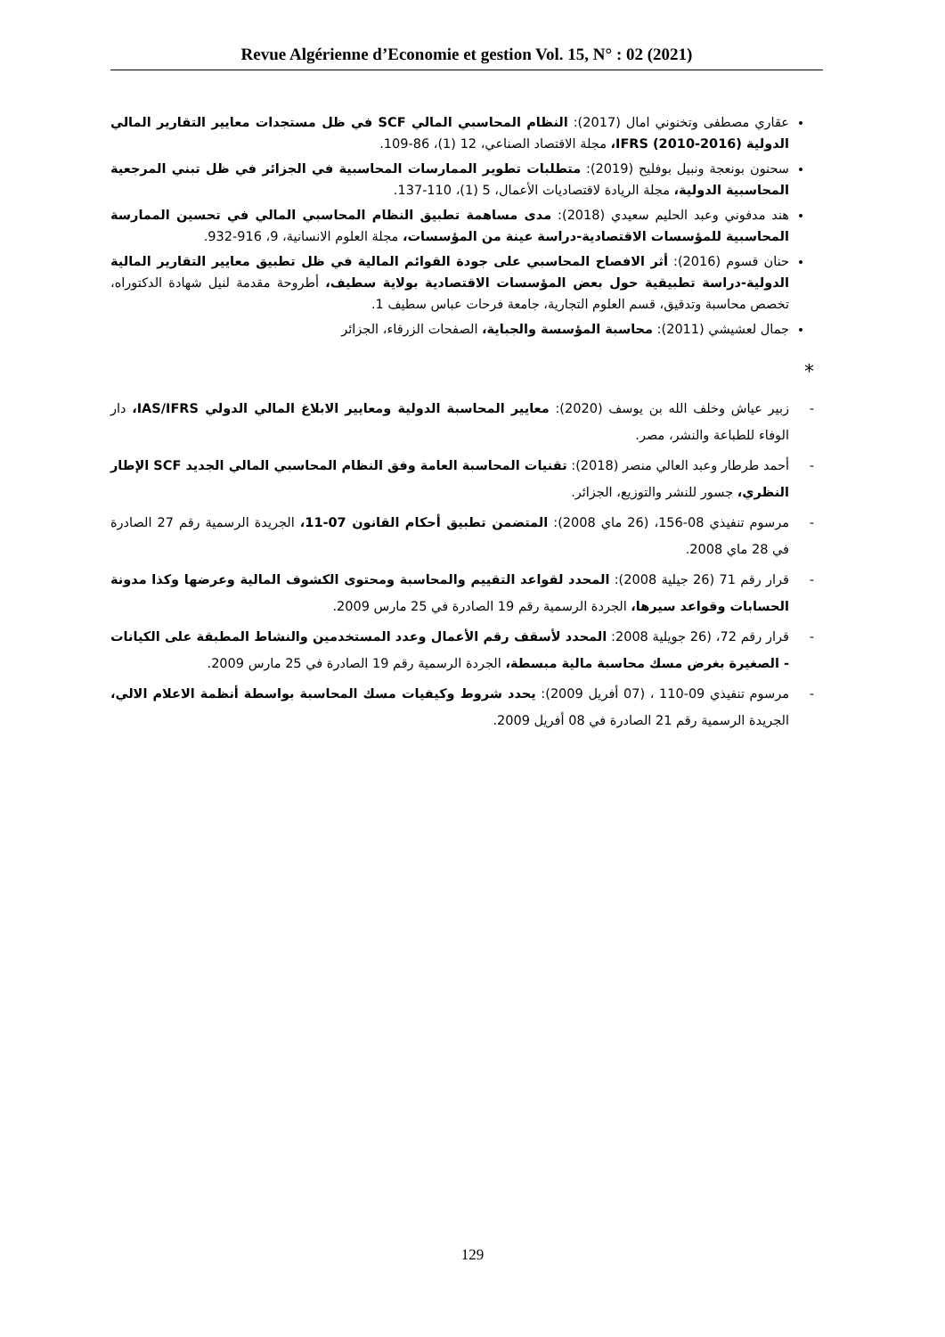Revue Algérienne d’Economie et gestion Vol. 15, N° : 02 (2021)
عقاري مصطفى وتخنوني امال (2017): النظام المحاسبي المالي SCF في ظل مستجدات معايير التقارير المالي الدولية IFRS (2010-2016)، مجلة الاقتصاد الصناعي، 12 (1)، 86-109.
سحنون بونعجة ونبيل بوفليح (2019): متطلبات تطوير الممارسات المحاسبية في الجزائر في ظل تبني المرجعية المحاسبية الدولية، مجلة الريادة لاقتصاديات الأعمال، 5 (1)، 110-137.
هند مدفوني وعبد الحليم سعيدي (2018): مدى مساهمة تطبيق النظام المحاسبي المالي في تحسين الممارسة المحاسبية للمؤسسات الاقتصادية-دراسة عينة من المؤسسات، مجلة العلوم الانسانية، 9، 916-932.
حنان قسوم (2016): أثر الافصاح المحاسبي على جودة القوائم المالية في ظل تطبيق معايير التقارير المالية الدولية-دراسة تطبيقية حول بعض المؤسسات الاقتصادية بولاية سطيف، أطروحة مقدمة لنيل شهادة الدكتوراه، تخصص محاسبة وتدقيق، قسم العلوم التجارية، جامعة فرحات عباس سطيف 1.
جمال لعشيشي (2011): محاسبة المؤسسة والجباية، الصفحات الزرقاء، الجزائر
*
- زبير عياش وخلف الله بن يوسف (2020): معايير المحاسبة الدولية ومعايير الابلاغ المالي الدولي IAS/IFRS، دار الوفاء للطباعة والنشر، مصر.
- أحمد طرطار وعبد العالي منصر (2018): تقنيات المحاسبة العامة وفق النظام المحاسبي المالي الجديد SCF الإطار النظري، جسور للنشر والتوزيع، الجزائر.
- مرسوم تنفيذي 08-156، (26 ماي 2008): المتضمن تطبيق أحكام القانون 07-11، الجريدة الرسمية رقم 27 الصادرة في 28 ماي 2008.
- قرار رقم 71 (26 جيلية 2008): المحدد لقواعد التقييم والمحاسبة ومحتوى الكشوف المالية وعرضها وكذا مدونة الحسابات وقواعد سيرها، الجردة الرسمية رقم 19 الصادرة في 25 مارس 2009.
- قرار رقم 72، (26 جويلية 2008: المحدد لأسقف رقم الأعمال وعدد المستخدمين والنشاط المطبقة على الكيانات - الصغيرة بغرض مسك محاسبة مالية مبسطة، الجردة الرسمية رقم 19 الصادرة في 25 مارس 2009.
- مرسوم تنفيذي 09-110 ، (07 أفريل 2009): يحدد شروط وكيفيات مسك المحاسبة بواسطة أنظمة الاعلام الالي، الجريدة الرسمية رقم 21 الصادرة في 08 أفريل 2009.
129